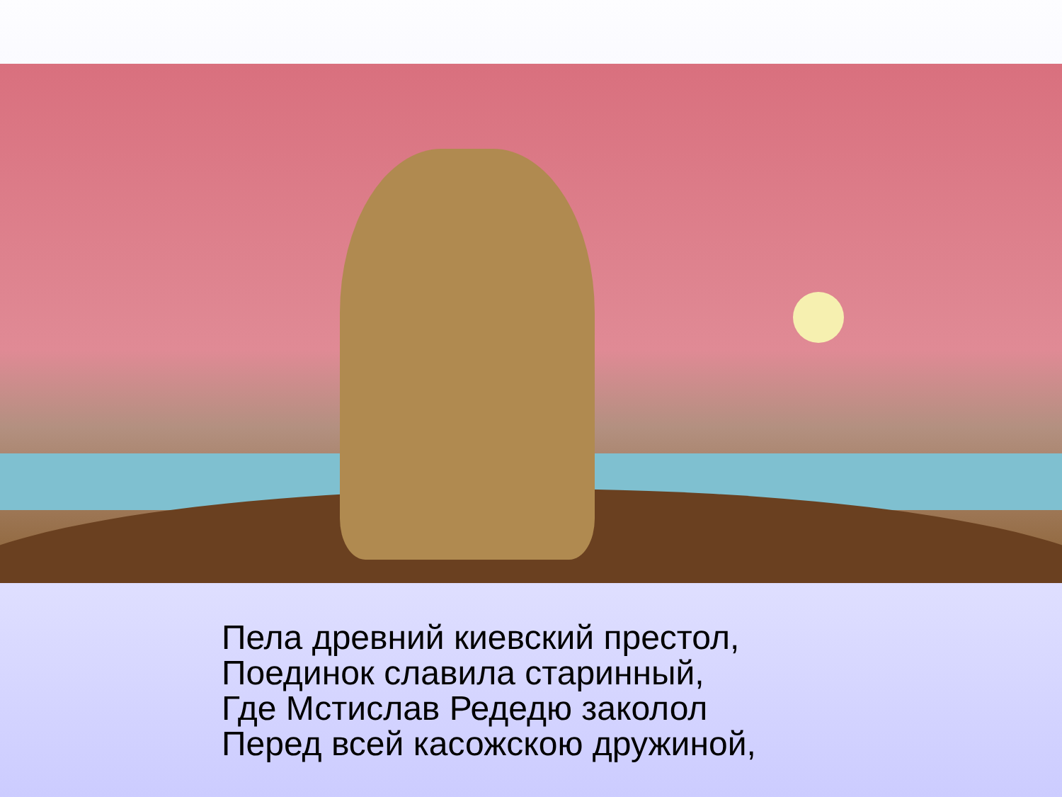Пела древний киевский престол,
Поединок славила старинный,
Где Мстислав Редедю заколол
Перед всей касожскою дружиной,